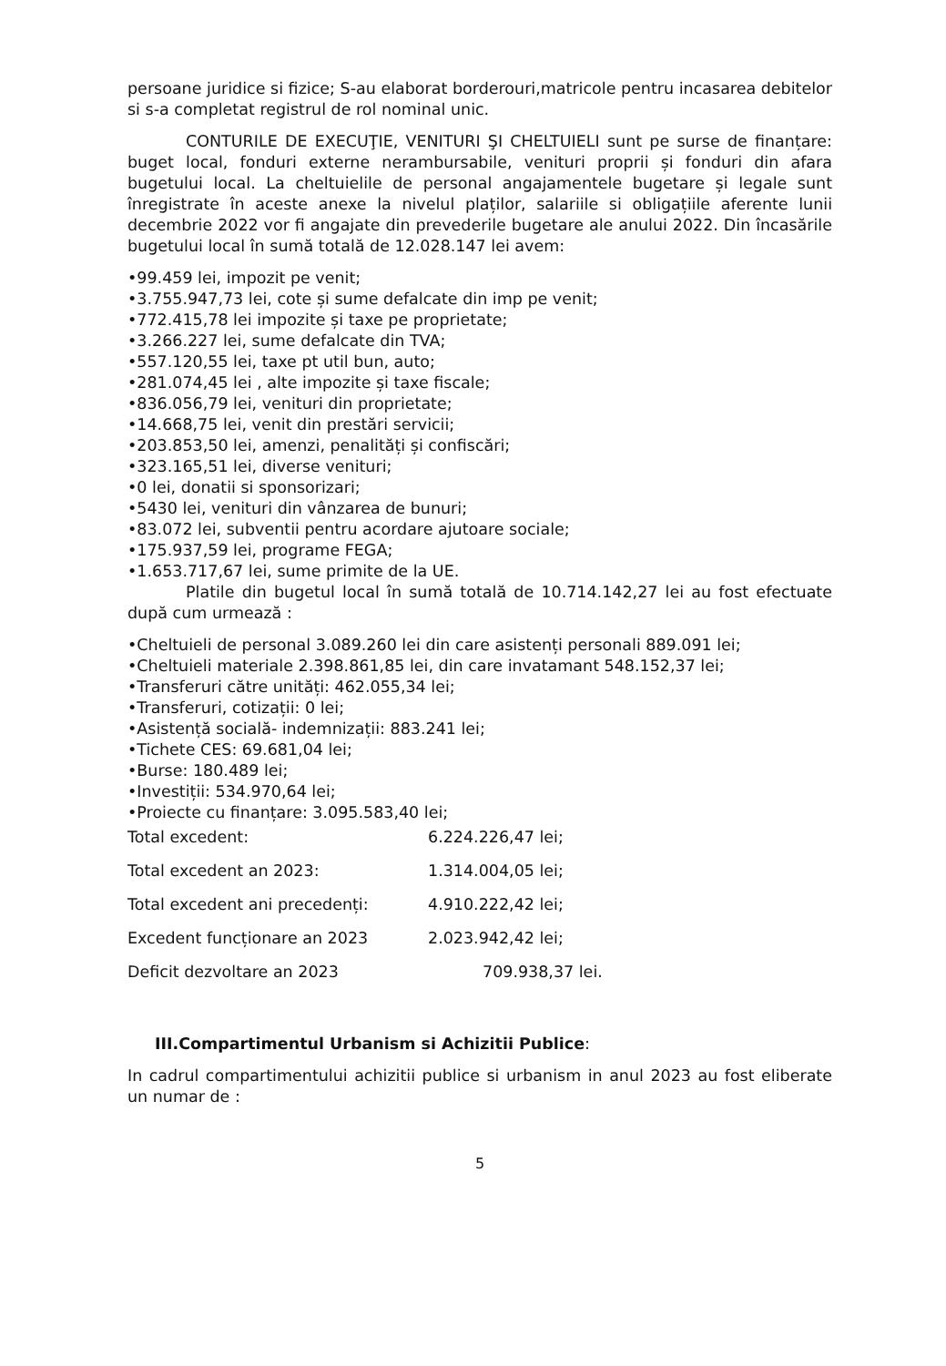persoane juridice si fizice; S-au elaborat borderouri,matricole pentru incasarea debitelor si s-a completat registrul de rol nominal unic.
CONTURILE DE EXECUŢIE, VENITURI ŞI CHELTUIELI sunt pe surse de finanțare: buget local, fonduri externe nerambursabile, venituri proprii și fonduri din afara bugetului local. La cheltuielile de personal angajamentele bugetare și legale sunt înregistrate în aceste anexe la nivelul plaților, salariile si obligațiile aferente lunii decembrie 2022 vor fi angajate din prevederile bugetare ale anului 2022. Din încasările bugetului local în sumă totală de 12.028.147 lei avem:
•99.459 lei, impozit pe venit;
•3.755.947,73 lei, cote și sume defalcate din imp pe venit;
•772.415,78 lei impozite și taxe pe proprietate;
•3.266.227 lei, sume defalcate din TVA;
•557.120,55 lei, taxe pt util bun, auto;
•281.074,45 lei , alte impozite și taxe fiscale;
•836.056,79 lei, venituri din proprietate;
•14.668,75 lei, venit din prestări servicii;
•203.853,50 lei, amenzi, penalități și confiscări;
•323.165,51 lei, diverse venituri;
•0 lei, donatii si sponsorizari;
•5430 lei, venituri din vânzarea de bunuri;
•83.072 lei, subventii pentru acordare ajutoare sociale;
•175.937,59 lei, programe FEGA;
•1.653.717,67 lei, sume primite de la UE.
Platile din bugetul local în sumă totală de 10.714.142,27 lei au fost efectuate după cum urmează :
•Cheltuieli de personal 3.089.260 lei din care asistenți personali 889.091 lei;
•Cheltuieli materiale 2.398.861,85 lei, din care invatamant 548.152,37 lei;
•Transferuri către unități: 462.055,34 lei;
•Transferuri, cotizații: 0 lei;
•Asistență socială- indemnizații: 883.241 lei;
•Tichete CES: 69.681,04 lei;
•Burse: 180.489 lei;
•Investiții: 534.970,64 lei;
•Proiecte cu finanțare: 3.095.583,40 lei;
Total excedent:
6.224.226,47 lei;
Total excedent an 2023:
1.314.004,05 lei;
Total excedent ani precedenți:
4.910.222,42 lei;
Excedent funcționare an 2023
2.023.942,42 lei;
Deficit dezvoltare an 2023
709.938,37 lei.
III.Compartimentul Urbanism si Achizitii Publice:
In cadrul compartimentului achizitii publice si urbanism in anul 2023 au fost eliberate un numar de :
5